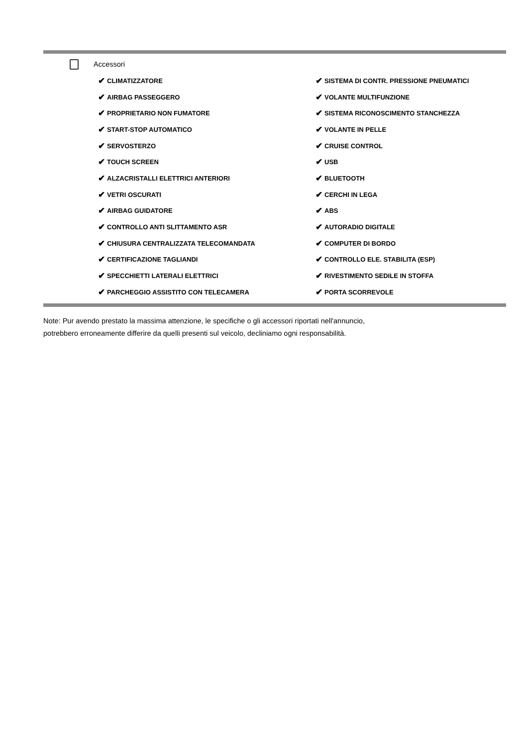Accessori
✔ CLIMATIZZATORE
✔ AIRBAG PASSEGGERO
✔ PROPRIETARIO NON FUMATORE
✔ START-STOP AUTOMATICO
✔ SERVOSTERZO
✔ TOUCH SCREEN
✔ ALZACRISTALLI ELETTRICI ANTERIORI
✔ VETRI OSCURATI
✔ AIRBAG GUIDATORE
✔ CONTROLLO ANTI SLITTAMENTO ASR
✔ CHIUSURA CENTRALIZZATA TELECOMANDATA
✔ CERTIFICAZIONE TAGLIANDI
✔ SPECCHIETTI LATERALI ELETTRICI
✔ PARCHEGGIO ASSISTITO CON TELECAMERA
✔ SISTEMA DI CONTR. PRESSIONE PNEUMATICI
✔ VOLANTE MULTIFUNZIONE
✔ SISTEMA RICONOSCIMENTO STANCHEZZA
✔ VOLANTE IN PELLE
✔ CRUISE CONTROL
✔ USB
✔ BLUETOOTH
✔ CERCHI IN LEGA
✔ ABS
✔ AUTORADIO DIGITALE
✔ COMPUTER DI BORDO
✔ CONTROLLO ELE. STABILITA (ESP)
✔ RIVESTIMENTO SEDILE IN STOFFA
✔ PORTA SCORREVOLE
Note: Pur avendo prestato la massima attenzione, le specifiche o gli accessori riportati nell'annuncio,
potrebbero erroneamente differire da quelli presenti sul veicolo, decliniamo ogni responsabilità.